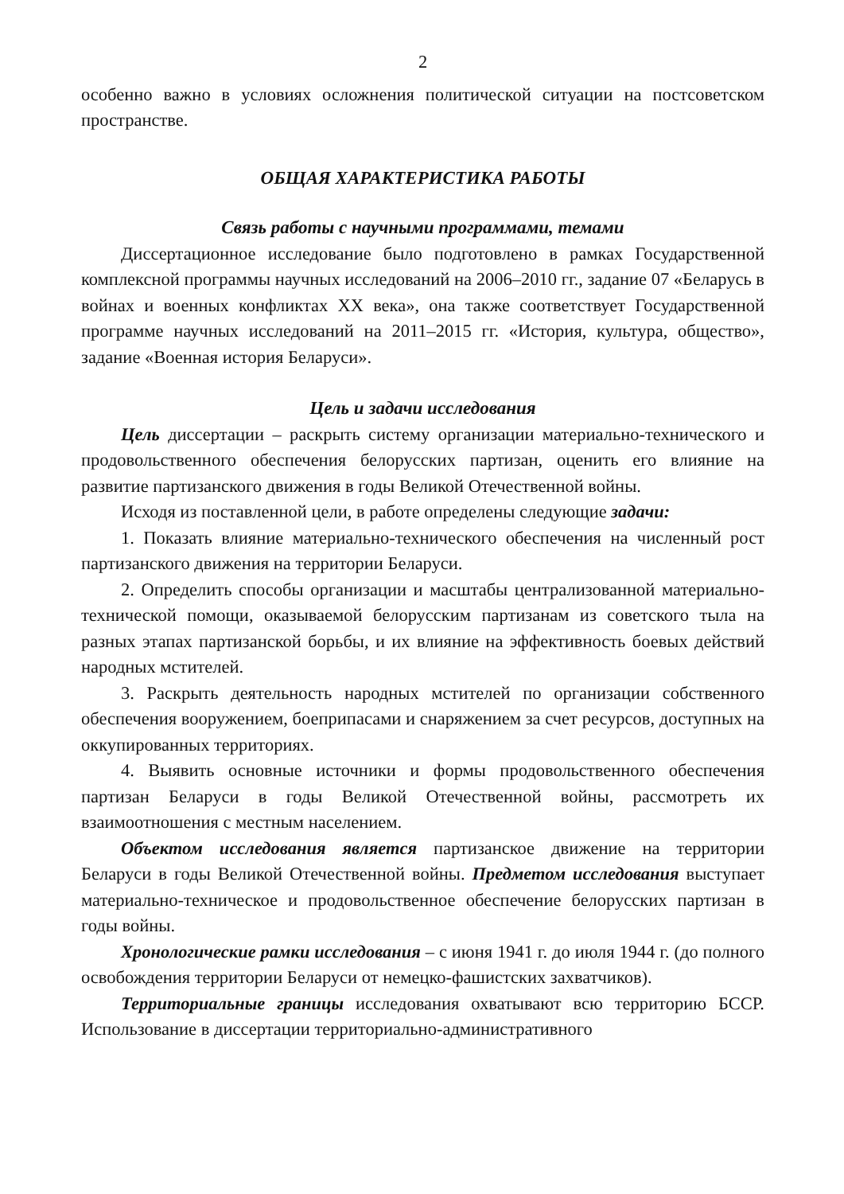2
особенно важно в условиях осложнения политической ситуации на постсоветском пространстве.
ОБЩАЯ ХАРАКТЕРИСТИКА РАБОТЫ
Связь работы с научными программами, темами
Диссертационное исследование было подготовлено в рамках Государственной комплексной программы научных исследований на 2006–2010 гг., задание 07 «Беларусь в войнах и военных конфликтах ХХ века», она также соответствует Государственной программе научных исследований на 2011–2015 гг. «История, культура, общество», задание «Военная история Беларуси».
Цель и задачи исследования
Цель диссертации – раскрыть систему организации материально-технического и продовольственного обеспечения белорусских партизан, оценить его влияние на развитие партизанского движения в годы Великой Отечественной войны.
Исходя из поставленной цели, в работе определены следующие задачи:
1. Показать влияние материально-технического обеспечения на численный рост партизанского движения на территории Беларуси.
2. Определить способы организации и масштабы централизованной материально-технической помощи, оказываемой белорусским партизанам из советского тыла на разных этапах партизанской борьбы, и их влияние на эффективность боевых действий народных мстителей.
3. Раскрыть деятельность народных мстителей по организации собственного обеспечения вооружением, боеприпасами и снаряжением за счет ресурсов, доступных на оккупированных территориях.
4. Выявить основные источники и формы продовольственного обеспечения партизан Беларуси в годы Великой Отечественной войны, рассмотреть их взаимоотношения с местным населением.
Объектом исследования является партизанское движение на территории Беларуси в годы Великой Отечественной войны. Предметом исследования выступает материально-техническое и продовольственное обеспечение белорусских партизан в годы войны.
Хронологические рамки исследования – с июня 1941 г. до июля 1944 г. (до полного освобождения территории Беларуси от немецко-фашистских захватчиков).
Территориальные границы исследования охватывают всю территорию БССР. Использование в диссертации территориально-административного